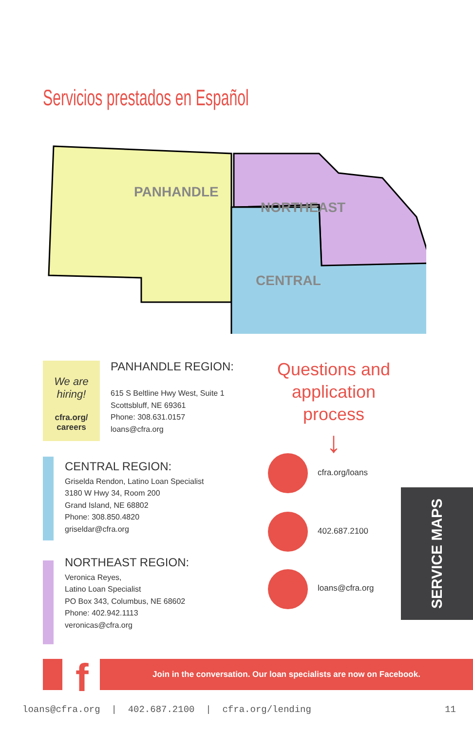Servicios prestados en Español
PANHANDLE
NORTHEAST
CENTRAL
We are hiring!
cfra.org/
careers
PANHANDLE REGION:
615 S Beltline Hwy West, Suite 1
Scottsbluff, NE 69361
Phone: 308.631.0157
loans@cfra.org
CENTRAL REGION:
Griselda Rendon, Latino Loan Specialist
3180 W Hwy 34, Room 200
Grand Island, NE 68802
Phone: 308.850.4820
griseldar@cfra.org
NORTHEAST REGION:
Veronica Reyes,
Latino Loan Specialist
PO Box 343, Columbus, NE 68602
Phone: 402.942.1113
veronicas@cfra.org
Questions and application process
↓
cfra.org/loans
402.687.2100
loans@cfra.org
SERVICE MAPS
f Join in the conversation. Our loan specialists are now on Facebook.
loans@cfra.org | 402.687.2100 | cfra.org/lending 11